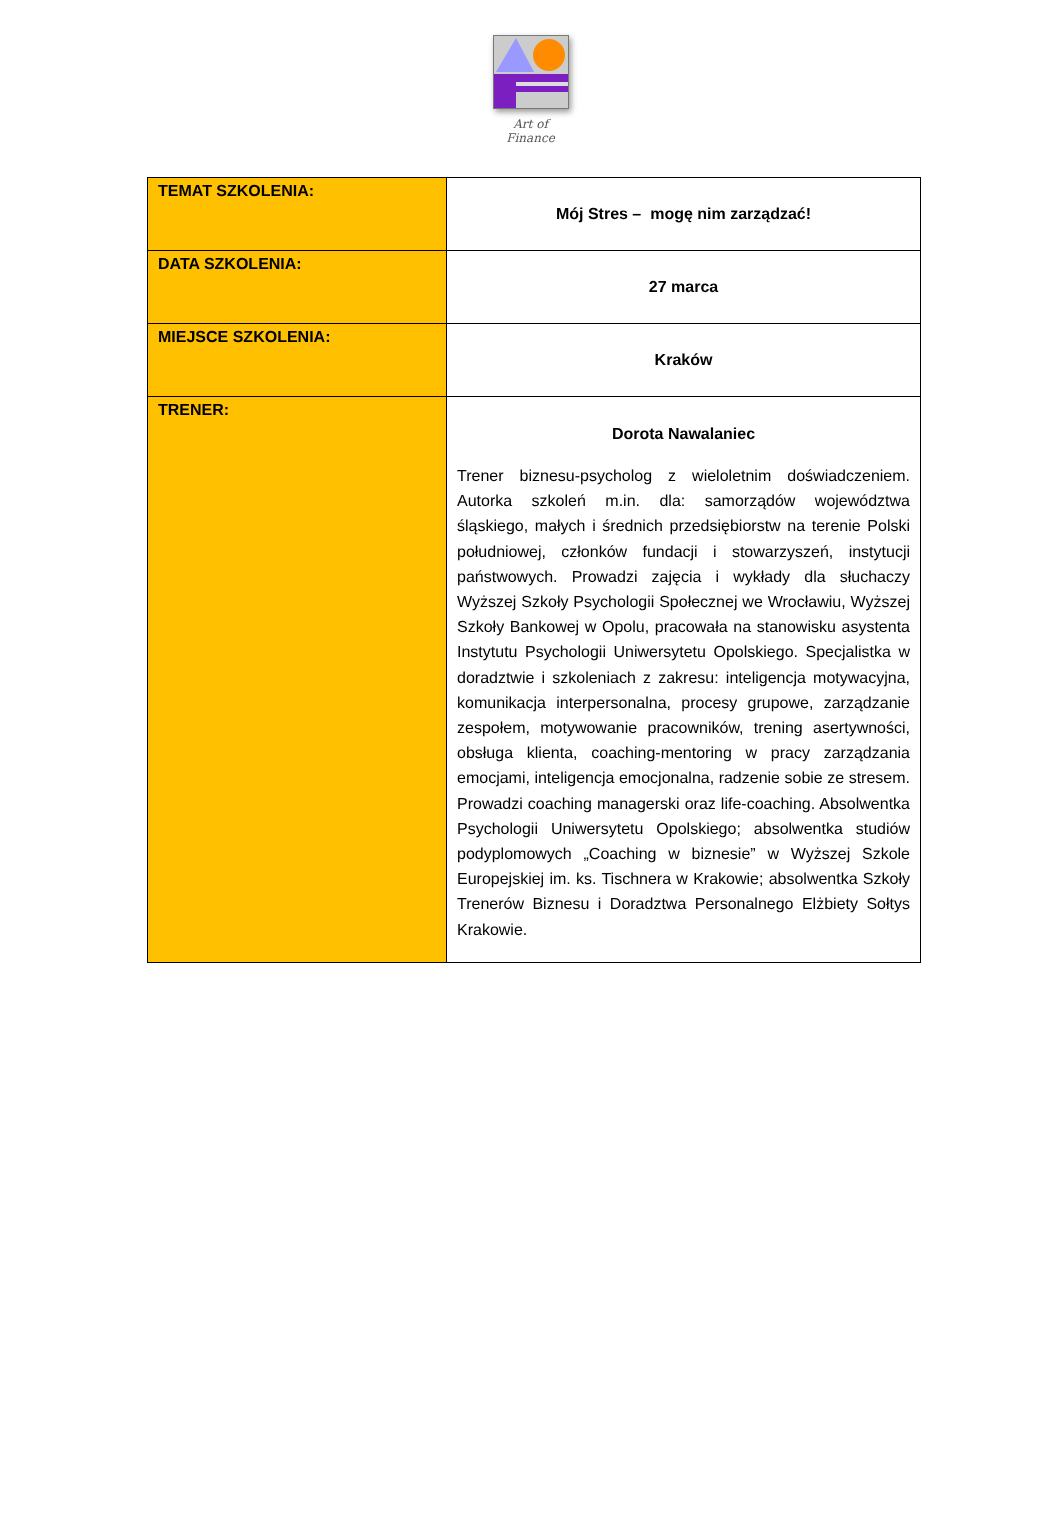Art of Finance
| TEMAT SZKOLENIA: | Mój Stres – mogę nim zarządzać! |
| DATA SZKOLENIA: | 27 marca |
| MIEJSCE SZKOLENIA: | Kraków |
| TRENER: | Dorota Nawalaniec Trener biznesu-psycholog z wieloletnim doświadczeniem. Autorka szkoleń m.in. dla: samorządów województwa śląskiego, małych i średnich przedsiębiorstw na terenie Polski południowej, członków fundacji i stowarzyszeń, instytucji państwowych. Prowadzi zajęcia i wykłady dla słuchaczy Wyższej Szkoły Psychologii Społecznej we Wrocławiu, Wyższej Szkoły Bankowej w Opolu, pracowała na stanowisku asystenta Instytutu Psychologii Uniwersytetu Opolskiego. Specjalistka w doradztwie i szkoleniach z zakresu: inteligencja motywacyjna, komunikacja interpersonalna, procesy grupowe, zarządzanie zespołem, motywowanie pracowników, trening asertywności, obsługa klienta, coaching-mentoring w pracy zarządzania emocjami, inteligencja emocjonalna, radzenie sobie ze stresem. Prowadzi coaching managerski oraz life-coaching. Absolwentka Psychologii Uniwersytetu Opolskiego; absolwentka studiów podyplomowych „Coaching w biznesie” w Wyższej Szkole Europejskiej im. ks. Tischnera w Krakowie; absolwentka Szkoły Trenerów Biznesu i Doradztwa Personalnego Elżbiety Sołtys Krakowie. |